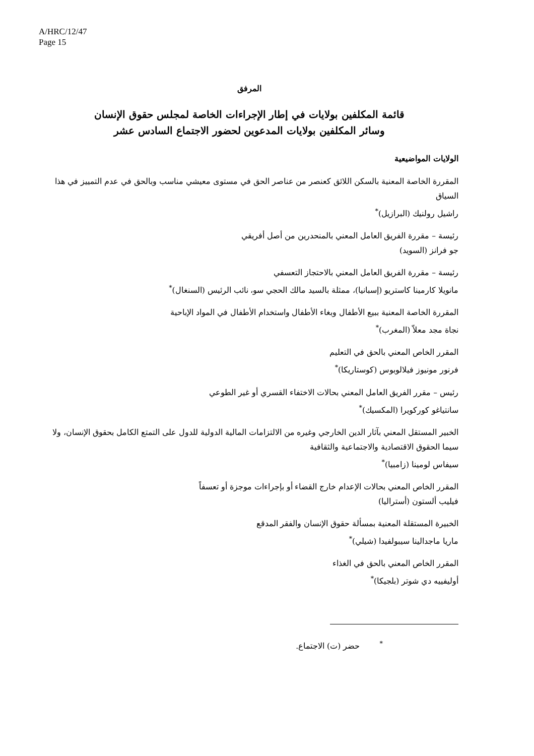A/HRC/12/47
Page 15
المرفق
قائمة المكلفين بولايات في إطار الإجراءات الخاصة لمجلس حقوق الإنسان
وسائر المكلفين بولايات المدعوين لحضور الاجتماع السادس عشر
الولايات المواضيعية
المقررة الخاصة المعنية بالسكن اللائق كعنصر من عناصر الحق في مستوى معيشي مناسب وبالحق في عدم التمييز في هذا السياق
راشيل رولنيك (البرازيل)<sup>*</sup>
رئيسة – مقررة الفريق العامل المعني بالمنحدرين من أصل أفريقي
جو فرانز (السويد)
رئيسة – مقررة الفريق العامل المعني بالاحتجاز التعسفي
مانويلا كارمينا كاستريو (إسبانيا)، ممثلة بالسيد مالك الحجي سو، نائب الرئيس (السنغال)<sup>*</sup>
المقررة الخاصة المعنية ببيع الأطفال وبغاء الأطفال واستخدام الأطفال في المواد الإباحية
نجاة مجد معلاّ (المغرب)<sup>*</sup>
المقرر الخاص المعني بالحق في التعليم
فرنور مونيوز فيلالوبوس (كوستاريكا)<sup>*</sup>
رئيس – مقرر الفريق العامل المعني بحالات الاختفاء القسري أو غير الطوعي
سانتياغو كوركويرا (المكسيك)<sup>*</sup>
الخبير المستقل المعني بآثار الدين الخارجي وغيره من الالتزامات المالية الدولية للدول على التمتع الكامل بحقوق الإنسان، ولا سيما الحقوق الاقتصادية والاجتماعية والثقافية
سيفاس لومينا (زامبيا)<sup>*</sup>
المقرر الخاص المعني بحالات الإعدام خارج القضاء أو بإجراءات موجزة أو تعسفاً
فيليب ألستون (أستراليا)
الخبيرة المستقلة المعنية بمسألة حقوق الإنسان والفقر المدقع
ماريا ماجدالينا سيبولفيدا (شيلي)<sup>*</sup>
المقرر الخاص المعني بالحق في الغذاء
أوليفييه دي شوتر (بلجيكا)<sup>*</sup>
<sup>*</sup> حضر (ت) الاجتماع.